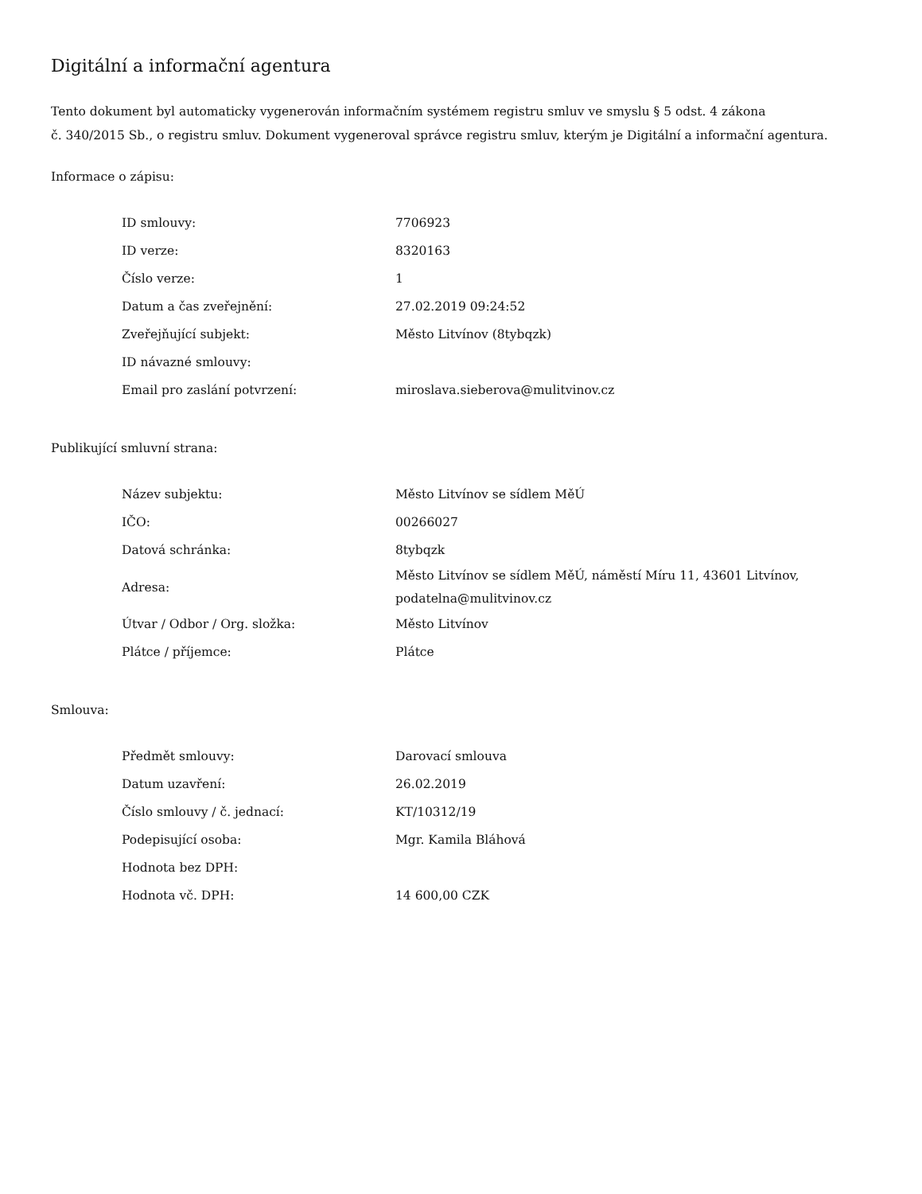Digitální a informační agentura
Tento dokument byl automaticky vygenerován informačním systémem registru smluv ve smyslu § 5 odst. 4 zákona
č. 340/2015 Sb., o registru smluv. Dokument vygeneroval správce registru smluv, kterým je Digitální a informační agentura.
Informace o zápisu:
| ID smlouvy: | 7706923 |
| ID verze: | 8320163 |
| Číslo verze: | 1 |
| Datum a čas zveřejnění: | 27.02.2019 09:24:52 |
| Zveřejňující subjekt: | Město Litvínov (8tybqzk) |
| ID návazné smlouvy: | |
| Email pro zaslání potvrzení: | miroslava.sieberova@mulitvinov.cz |
Publikující smluvní strana:
| Název subjektu: | Město Litvínov se sídlem MěÚ |
| IČO: | 00266027 |
| Datová schránka: | 8tybqzk |
| Adresa: | Město Litvínov se sídlem MěÚ, náměstí Míru 11, 43601 Litvínov, podatelna@mulitvinov.cz |
| Útvar / Odbor / Org. složka: | Město Litvínov |
| Plátce / příjemce: | Plátce |
Smlouva:
| Předmět smlouvy: | Darovací smlouva |
| Datum uzavření: | 26.02.2019 |
| Číslo smlouvy / č. jednací: | KT/10312/19 |
| Podepisující osoba: | Mgr. Kamila Bláhová |
| Hodnota bez DPH: | |
| Hodnota vč. DPH: | 14 600,00 CZK |